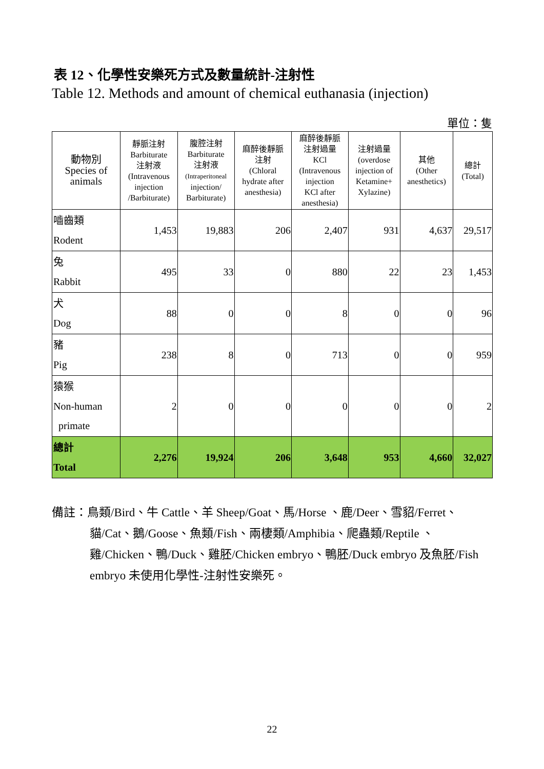表 12、化學性安樂死方式及數量統計-注射性
Table 12. Methods and amount of chemical euthanasia (injection)
單位：隻
| 動物別 Species of animals | 靜脈注射 Barbiturate 注射液 (Intravenous injection /Barbiturate) | 腹腔注射 Barbiturate 注射液 (Intraperitoneal injection/ Barbiturate) | 麻醉後靜脈 注射 (Chloral hydrate after anesthesia) | 麻醉後靜脈 注射過量 KCl (Intravenous injection KCl after anesthesia) | 注射過量 (overdose injection of Ketamine+ Xylazine) | 其他 (Other anesthetics) | 總計 (Total) |
| --- | --- | --- | --- | --- | --- | --- | --- |
| 嚙齒類 Rodent | 1,453 | 19,883 | 206 | 2,407 | 931 | 4,637 | 29,517 |
| 兔 Rabbit | 495 | 33 | 0 | 880 | 22 | 23 | 1,453 |
| 犬 Dog | 88 | 0 | 0 | 8 | 0 | 0 | 96 |
| 豬 Pig | 238 | 8 | 0 | 713 | 0 | 0 | 959 |
| 猿猴 Non-human primate | 2 | 0 | 0 | 0 | 0 | 0 | 2 |
| 總計 Total | 2,276 | 19,924 | 206 | 3,648 | 953 | 4,660 | 32,027 |
備註：鳥類/Bird、牛 Cattle、羊 Sheep/Goat、馬/Horse 、鹿/Deer、雪貂/Ferret、貓/Cat、鵝/Goose、魚類/Fish、兩棲類/Amphibia、爬蟲類/Reptile 、雞/Chicken、鴨/Duck、雞胚/Chicken embryo、鴨胚/Duck embryo 及魚胚/Fish embryo 未使用化學性-注射性安樂死。
22